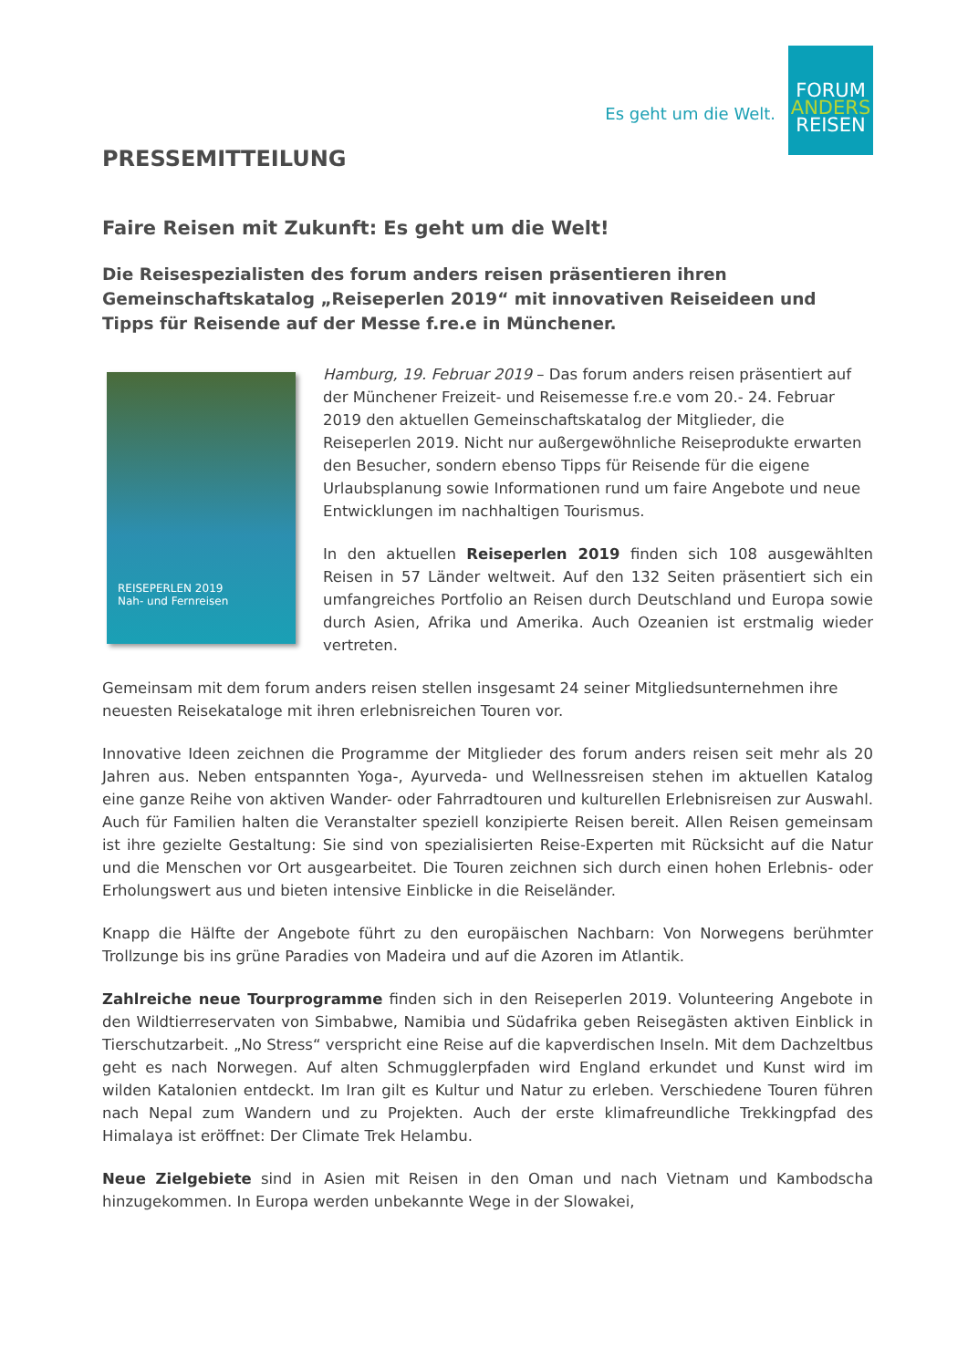Es geht um die Welt.
FORUM
ANDERS
REISEN
PRESSEMITTEILUNG
Faire Reisen mit Zukunft: Es geht um die Welt!
Die Reisespezialisten des forum anders reisen präsentieren ihren Gemeinschaftskatalog „Reiseperlen 2019“ mit innovativen Reiseideen und Tipps für Reisende auf der Messe f.re.e in Münchener.
REISEPERLEN 2019
Nah- und Fernreisen
Hamburg, 19. Februar 2019 – Das forum anders reisen präsentiert auf der Münchener Freizeit- und Reisemesse f.re.e vom 20.- 24. Februar 2019 den aktuellen Gemeinschaftskatalog der Mitglieder, die Reiseperlen 2019. Nicht nur außergewöhnliche Reiseprodukte erwarten den Besucher, sondern ebenso Tipps für Reisende für die eigene Urlaubsplanung sowie Informationen rund um faire Angebote und neue Entwicklungen im nachhaltigen Tourismus.
In den aktuellen Reiseperlen 2019 finden sich 108 ausgewählten Reisen in 57 Länder weltweit. Auf den 132 Seiten präsentiert sich ein umfangreiches Portfolio an Reisen durch Deutschland und Europa sowie durch Asien, Afrika und Amerika. Auch Ozeanien ist erstmalig wieder vertreten.
Gemeinsam mit dem forum anders reisen stellen insgesamt 24 seiner Mitgliedsunternehmen ihre neuesten Reisekataloge mit ihren erlebnisreichen Touren vor.
Innovative Ideen zeichnen die Programme der Mitglieder des forum anders reisen seit mehr als 20 Jahren aus. Neben entspannten Yoga-, Ayurveda- und Wellnessreisen stehen im aktuellen Katalog eine ganze Reihe von aktiven Wander- oder Fahrradtouren und kulturellen Erlebnisreisen zur Auswahl. Auch für Familien halten die Veranstalter speziell konzipierte Reisen bereit. Allen Reisen gemeinsam ist ihre gezielte Gestaltung: Sie sind von spezialisierten Reise-Experten mit Rücksicht auf die Natur und die Menschen vor Ort ausgearbeitet. Die Touren zeichnen sich durch einen hohen Erlebnis- oder Erholungswert aus und bieten intensive Einblicke in die Reiseländer.
Knapp die Hälfte der Angebote führt zu den europäischen Nachbarn: Von Norwegens berühmter Trollzunge bis ins grüne Paradies von Madeira und auf die Azoren im Atlantik.
Zahlreiche neue Tourprogramme finden sich in den Reiseperlen 2019. Volunteering Angebote in den Wildtierreservaten von Simbabwe, Namibia und Südafrika geben Reisegästen aktiven Einblick in Tierschutzarbeit. „No Stress“ verspricht eine Reise auf die kapverdischen Inseln. Mit dem Dachzeltbus geht es nach Norwegen. Auf alten Schmugglerpfaden wird England erkundet und Kunst wird im wilden Katalonien entdeckt. Im Iran gilt es Kultur und Natur zu erleben. Verschiedene Touren führen nach Nepal zum Wandern und zu Projekten. Auch der erste klimafreundliche Trekkingpfad des Himalaya ist eröffnet: Der Climate Trek Helambu.
Neue Zielgebiete sind in Asien mit Reisen in den Oman und nach Vietnam und Kambodscha hinzugekommen. In Europa werden unbekannte Wege in der Slowakei,